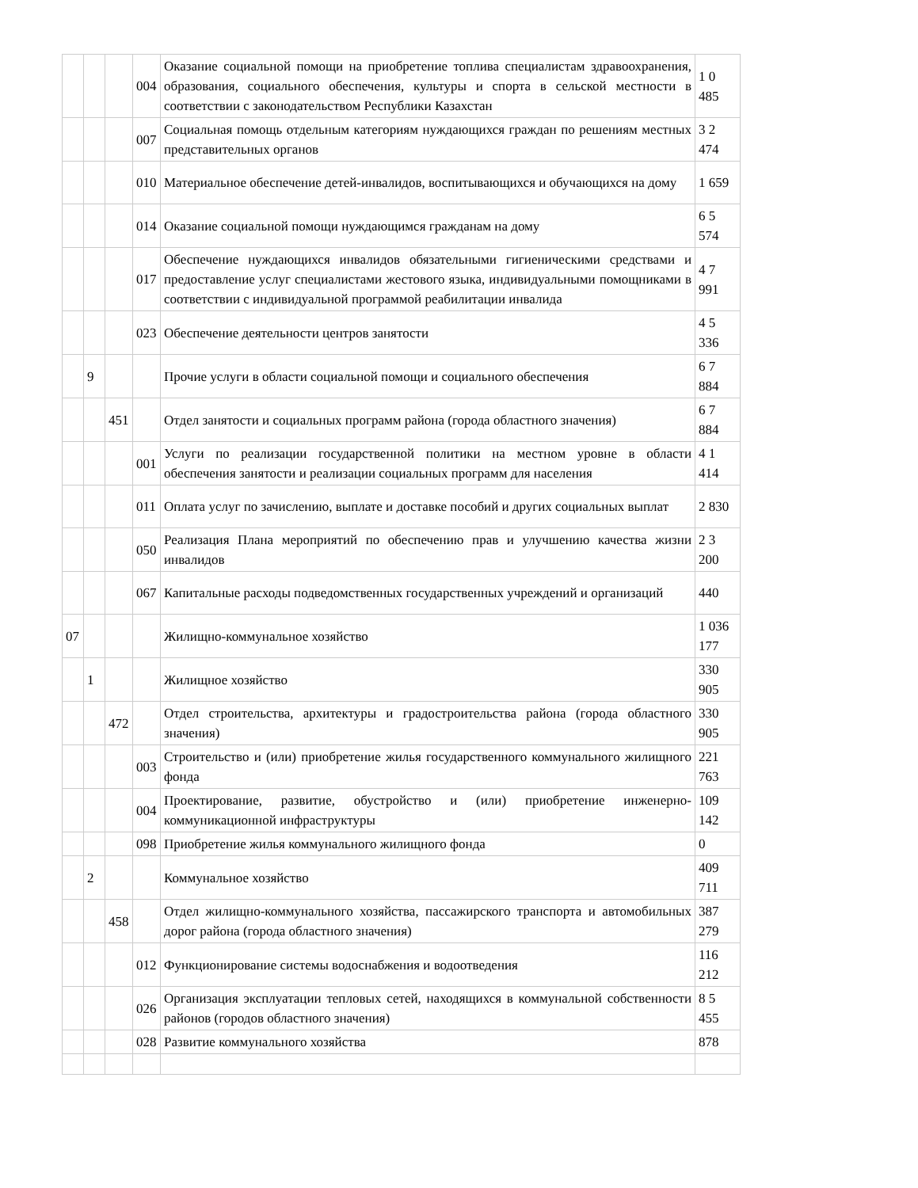| | | | 004 | Оказание социальной помощи на приобретение топлива специалистам здравоохранения, образования, социального обеспечения, культуры и спорта в сельской местности в соответствии с законодательством Республики Казахстан | 1 0 485 |
| | | | 007 | Социальная помощь отдельным категориям нуждающихся граждан по решениям местных представительных органов | 3 2 474 |
| | | | 010 | Материальное обеспечение детей-инвалидов, воспитывающихся и обучающихся на дому | 1 659 |
| | | | 014 | Оказание социальной помощи нуждающимся гражданам на дому | 6 5 574 |
| | | | 017 | Обеспечение нуждающихся инвалидов обязательными гигиеническими средствами и предоставление услуг специалистами жестового языка, индивидуальными помощниками в соответствии с индивидуальной программой реабилитации инвалида | 4 7 991 |
| | | | 023 | Обеспечение деятельности центров занятости | 4 5 336 |
| | 9 | | | Прочие услуги в области социальной помощи и социального обеспечения | 6 7 884 |
| | | 451 | | Отдел занятости и социальных программ района (города областного значения) | 6 7 884 |
| | | | 001 | Услуги по реализации государственной политики на местном уровне в области обеспечения занятости и реализации социальных программ для населения | 4 1 414 |
| | | | 011 | Оплата услуг по зачислению, выплате и доставке пособий и других социальных выплат | 2 830 |
| | | | 050 | Реализация Плана мероприятий по обеспечению прав и улучшению качества жизни инвалидов | 2 3 200 |
| | | | 067 | Капитальные расходы подведомственных государственных учреждений и организаций | 440 |
| 07 | | | | Жилищно-коммунальное хозяйство | 1 036 177 |
| | 1 | | | Жилищное хозяйство | 330 905 |
| | | 472 | | Отдел строительства, архитектуры и градостроительства района (города областного значения) | 330 905 |
| | | | 003 | Строительство и (или) приобретение жилья государственного коммунального жилищного фонда | 221 763 |
| | | | 004 | Проектирование, развитие, обустройство и (или) приобретение инженерно-коммуникационной инфраструктуры | 109 142 |
| | | | 098 | Приобретение жилья коммунального жилищного фонда | 0 |
| | 2 | | | Коммунальное хозяйство | 409 711 |
| | | 458 | | Отдел жилищно-коммунального хозяйства, пассажирского транспорта и автомобильных дорог района (города областного значения) | 387 279 |
| | | | 012 | Функционирование системы водоснабжения и водоотведения | 116 212 |
| | | | 026 | Организация эксплуатации тепловых сетей, находящихся в коммунальной собственности районов (городов областного значения) | 8 5 455 |
| | | | 028 | Развитие коммунального хозяйства | 878 |